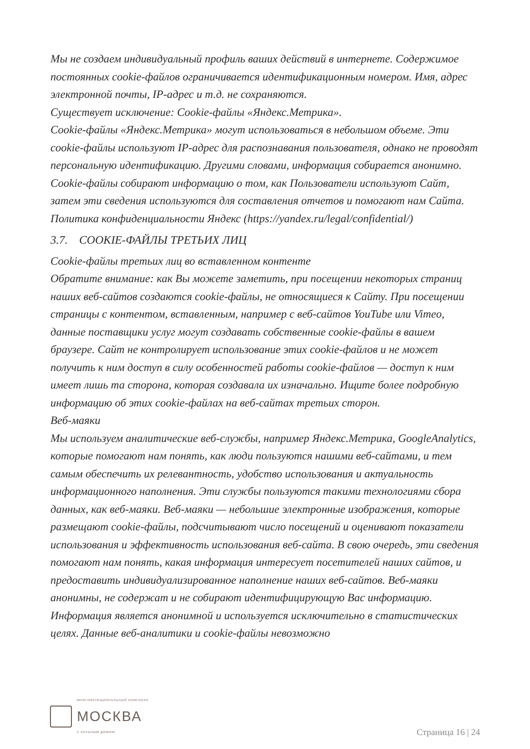Мы не создаем индивидуальный профиль ваших действий в интернете. Содержимое постоянных cookie-файлов ограничивается идентификационным номером. Имя, адрес электронной почты, IP-адрес и т.д. не сохраняются.
Существует исключение: Cookie-файлы «Яндекс.Метрика».
Cookie-файлы «Яндекс.Метрика» могут использоваться в небольшом объеме. Эти cookie-файлы используют IP-адрес для распознавания пользователя, однако не проводят персональную идентификацию. Другими словами, информация собирается анонимно. Cookie-файлы собирают информацию о том, как Пользователи используют Сайт, затем эти сведения используются для составления отчетов и помогают нам Сайта. Политика конфиденциальности Яндекс (https://yandex.ru/legal/confidential/)
3.7. COOKIE-ФАЙЛЫ ТРЕТЬИХ ЛИЦ
Cookie-файлы третьих лиц во вставленном контенте
Обратите внимание: как Вы можете заметить, при посещении некоторых страниц наших веб-сайтов создаются cookie-файлы, не относящиеся к Сайту. При посещении страницы с контентом, вставленным, например с веб-сайтов YouTube или Vimeo, данные поставщики услуг могут создавать собственные cookie-файлы в вашем браузере. Сайт не контролирует использование этих cookie-файлов и не может получить к ним доступ в силу особенностей работы cookie-файлов — доступ к ним имеет лишь та сторона, которая создавала их изначально. Ищите более подробную информацию об этих cookie-файлах на веб-сайтах третьих сторон.
Веб-маяки
Мы используем аналитические веб-службы, например Яндекс.Метрика, GoogleAnalytics, которые помогают нам понять, как люди пользуются нашими веб-сайтами, и тем самым обеспечить их релевантность, удобство использования и актуальность информационного наполнения. Эти службы пользуются такими технологиями сбора данных, как веб-маяки. Веб-маяки — небольшие электронные изображения, которые размещают cookie-файлы, подсчитывают число посещений и оценивают показатели использования и эффективность использования веб-сайта. В свою очередь, эти сведения помогают нам понять, какая информация интересует посетителей наших сайтов, и предоставить индивидуализированное наполнение наших веб-сайтов. Веб-маяки анонимны, не содержат и не собирают идентифицирующую Вас информацию.
Информация является анонимной и используется исключительно в статистических целях. Данные веб-аналитики и cookie-файлы невозможно
МНОГОФУНКЦИОНАЛЬНЫЙ КОМПЛЕКС
МОСКВА
С КЛУБНЫМ ДОМОМ
Страница 16 | 24